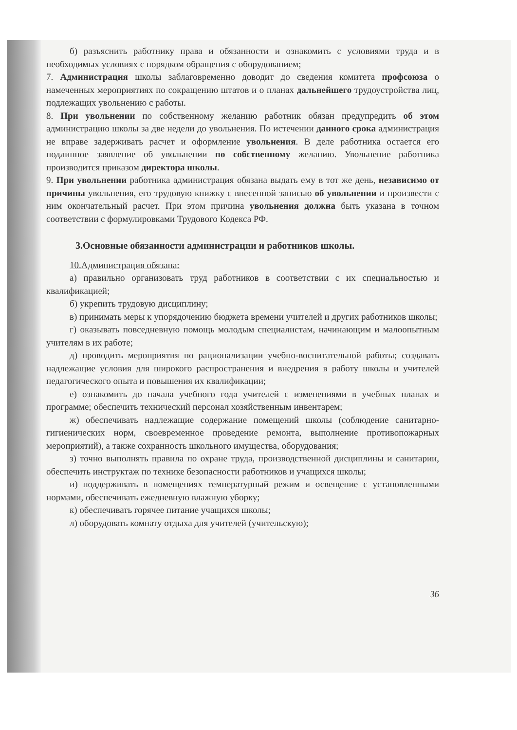б) разъяснить работнику права и обязанности и ознакомить с условиями труда и в необходимых условиях с порядком обращения с оборудованием;
7. Администрация школы заблаговременно доводит до сведения комитета профсоюза о намеченных мероприятиях по сокращению штатов и о планах дальнейшего трудоустройства лиц, подлежащих увольнению с работы.
8. При увольнении по собственному желанию работник обязан предупредить об этом администрацию школы за две недели до увольнения. По истечении данного срока администрация не вправе задерживать расчет и оформление увольнения. В деле работника остается его подлинное заявление об увольнении по собственному желанию. Увольнение работника производится приказом директора школы.
9. При увольнении работника администрация обязана выдать ему в тот же день, независимо от причины увольнения, его трудовую книжку с внесенной записью об увольнении и произвести с ним окончательный расчет. При этом причина увольнения должна быть указана в точном соответствии с формулировками Трудового Кодекса РФ.
3.Основные обязанности администрации и работников школы.
10.Администрация обязана:
а) правильно организовать труд работников в соответствии с их специальностью и квалификацией;
б) укрепить трудовую дисциплину;
в) принимать меры к упорядочению бюджета времени учителей и других работников школы;
г) оказывать повседневную помощь молодым специалистам, начинающим и малоопытным учителям в их работе;
д) проводить мероприятия по рационализации учебно-воспитательной работы; создавать надлежащие условия для широкого распространения и внедрения в работу школы и учителей педагогического опыта и повышения их квалификации;
е) ознакомить до начала учебного года учителей с изменениями в учебных планах и программе; обеспечить технический персонал хозяйственным инвентарем;
ж) обеспечивать надлежащие содержание помещений школы (соблюдение санитарно-гигиенических норм, своевременное проведение ремонта, выполнение противопожарных мероприятий), а также сохранность школьного имущества, оборудования;
з) точно выполнять правила по охране труда, производственной дисциплины и санитарии, обеспечить инструктаж по технике безопасности работников и учащихся школы;
и) поддерживать в помещениях температурный режим и освещение с установленными нормами, обеспечивать ежедневную влажную уборку;
к) обеспечивать горячее питание учащихся школы;
л) оборудовать комнату отдыха для учителей (учительскую);
36